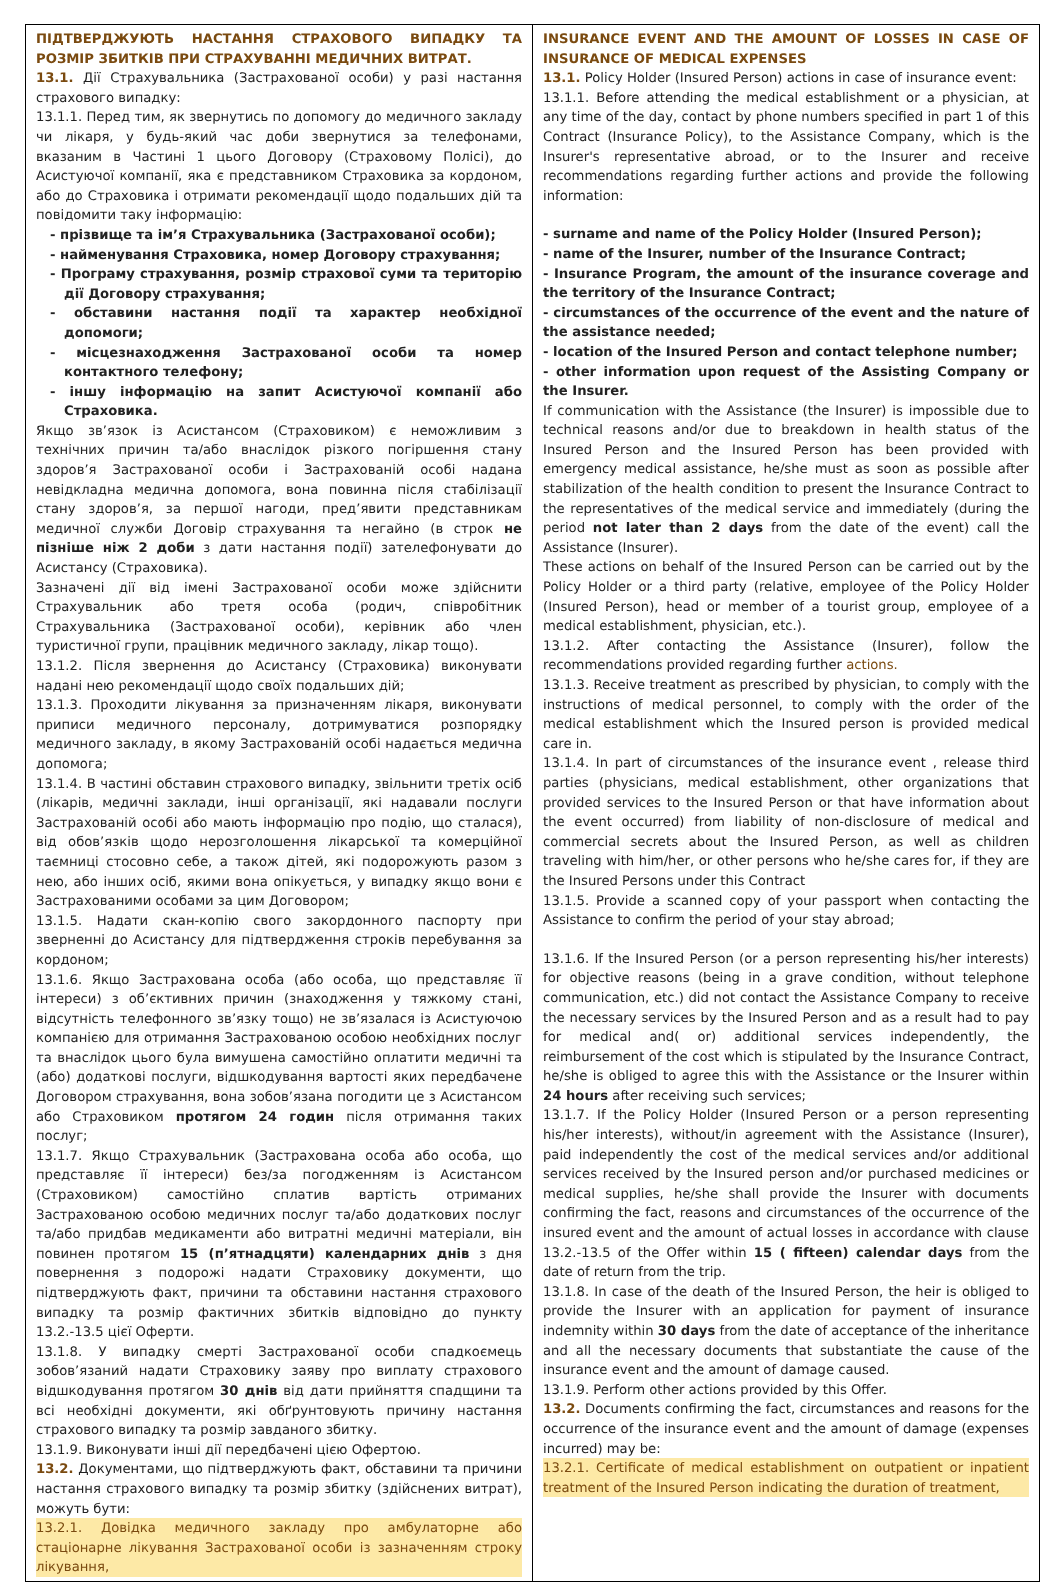| ПІДТВЕРДЖУЮТЬ НАСТАННЯ СТРАХОВОГО ВИПАДКУ ТА РОЗМІР ЗБИТКІВ ПРИ СТРАХУВАННІ МЕДИЧНИХ ВИТРАТ. 13.1. Дії Страхувальника (Застрахованої особи) у разі настання страхового випадку: 13.1.1. Перед тим, як звернутись по допомогу до медичного закладу чи лікаря, у будь-який час доби звернутися за телефонами, вказаним в Частині 1 цього Договору (Страховому Полісі), до Асистуючої компанії, яка є представником Страховика за кордоном, або до Страховика і отримати рекомендації щодо подальших дій та повідомити таку інформацію: - прізвище та ім’я Страхувальника (Застрахованої особи); - найменування Страховика, номер Договору страхування; - Програму страхування, розмір страхової суми та територію дії Договору страхування; - обставини настання події та характер необхідної допомоги; - місцезнаходження Застрахованої особи та номер контактного телефону; - іншу інформацію на запит Асистуючої компанії або Страховика. Якщо зв’язок із Асистансом (Страховиком) є неможливим з технічних причин та/або внаслідок різкого погіршення стану здоров’я Застрахованої особи і Застрахованій особі надана невідкладна медична допомога, вона повинна після стабілізації стану здоров’я, за першої нагоди, пред’явити представникам медичної служби Договір страхування та негайно (в строк не пізніше ніж 2 доби з дати настання події) зателефонувати до Асистансу (Страховика). Зазначені дії від імені Застрахованої особи може здійснити Страхувальник або третя особа (родич, співробітник Страхувальника (Застрахованої особи), керівник або член туристичної групи, працівник медичного закладу, лікар тощо). 13.1.2. Після звернення до Асистансу (Страховика) виконувати надані нею рекомендації щодо своїх подальших дій; 13.1.3. Проходити лікування за призначенням лікаря, виконувати приписи медичного персоналу, дотримуватися розпорядку медичного закладу, в якому Застрахованій особі надається медична допомога; 13.1.4. В частині обставин страхового випадку, звільнити третіх осіб (лікарів, медичні заклади, інші організації, які надавали послуги Застрахованій особі або мають інформацію про подію, що сталася), від обов’язків щодо нерозголошення лікарської та комерційної таємниці стосовно себе, а також дітей, які подорожують разом з нею, або інших осіб, якими вона опікується, у випадку якщо вони є Застрахованими особами за цим Договором; 13.1.5. Надати скан-копію свого закордонного паспорту при зверненні до Асистансу для підтвердження строків перебування за кордоном; 13.1.6. Якщо Застрахована особа (або особа, що представляє її інтереси) з об’єктивних причин (знаходження у тяжкому стані, відсутність телефонного зв’язку тощо) не зв’язалася із Асистуючою компанією для отримання Застрахованою особою необхідних послуг та внаслідок цього була вимушена самостійно оплатити медичні та (або) додаткові послуги, відшкодування вартості яких передбачене Договором страхування, вона зобов’язана погодити це з Асистансом або Страховиком протягом 24 годин після отримання таких послуг; 13.1.7. Якщо Страхувальник (Застрахована особа або особа, що представляє її інтереси) без/за погодженням із Асистансом (Страховиком) самостійно сплатив вартість отриманих Застрахованою особою медичних послуг та/або додаткових послуг та/або придбав медикаменти або витратні медичні матеріали, він повинен протягом 15 (п’ятнадцяти) календарних днів з дня повернення з подорожі надати Страховику документи, що підтверджують факт, причини та обставини настання страхового випадку та розмір фактичних збитків відповідно до пункту 13.2.-13.5 цієї Оферти. 13.1.8. У випадку смерті Застрахованої особи спадкоємець зобов’язаний надати Страховику заяву про виплату страхового відшкодування протягом 30 днів від дати прийняття спадщини та всі необхідні документи, які обґрунтовують причину настання страхового випадку та розмір завданого збитку. 13.1.9. Виконувати інші дії передбачені цією Офертою. 13.2. Документами, що підтверджують факт, обставини та причини настання страхового випадку та розмір збитку (здійснених витрат), можуть бути: 13.2.1. Довідка медичного закладу про амбулаторне або стаціонарне лікування Застрахованої особи із зазначенням строку лікування, | INSURANCE EVENT AND THE AMOUNT OF LOSSES IN CASE OF INSURANCE OF MEDICAL EXPENSES 13.1. Policy Holder (Insured Person) actions in case of insurance event: 13.1.1. Before attending the medical establishment or a physician, at any time of the day, contact by phone numbers specified in part 1 of this Contract (Insurance Policy), to the Assistance Company, which is the Insurer's representative abroad, or to the Insurer and receive recommendations regarding further actions and provide the following information: - surname and name of the Policy Holder (Insured Person); - name of the Insurer, number of the Insurance Contract; - Insurance Program, the amount of the insurance coverage and the territory of the Insurance Contract; - circumstances of the occurrence of the event and the nature of the assistance needed; - location of the Insured Person and contact telephone number; - other information upon request of the Assisting Company or the Insurer. If communication with the Assistance (the Insurer) is impossible due to technical reasons and/or due to breakdown in health status of the Insured Person and the Insured Person has been provided with emergency medical assistance, he/she must as soon as possible after stabilization of the health condition to present the Insurance Contract to the representatives of the medical service and immediately (during the period not later than 2 days from the date of the event) call the Assistance (Insurer). These actions on behalf of the Insured Person can be carried out by the Policy Holder or a third party (relative, employee of the Policy Holder (Insured Person), head or member of a tourist group, employee of a medical establishment, physician, etc.). 13.1.2. After contacting the Assistance (Insurer), follow the recommendations provided regarding further actions. 13.1.3. Receive treatment as prescribed by physician, to comply with the instructions of medical personnel, to comply with the order of the medical establishment which the Insured person is provided medical care in. 13.1.4. In part of circumstances of the insurance event , release third parties (physicians, medical establishment, other organizations that provided services to the Insured Person or that have information about the event occurred) from liability of non-disclosure of medical and commercial secrets about the Insured Person, as well as children traveling with him/her, or other persons who he/she cares for, if they are the Insured Persons under this Contract 13.1.5. Provide a scanned copy of your passport when contacting the Assistance to confirm the period of your stay abroad; 13.1.6. If the Insured Person (or a person representing his/her interests) for objective reasons (being in a grave condition, without telephone communication, etc.) did not contact the Assistance Company to receive the necessary services by the Insured Person and as a result had to pay for medical and( or) additional services independently, the reimbursement of the cost which is stipulated by the Insurance Contract, he/she is obliged to agree this with the Assistance or the Insurer within 24 hours after receiving such services; 13.1.7. If the Policy Holder (Insured Person or a person representing his/her interests), without/in agreement with the Assistance (Insurer), paid independently the cost of the medical services and/or additional services received by the Insured person and/or purchased medicines or medical supplies, he/she shall provide the Insurer with documents confirming the fact, reasons and circumstances of the occurrence of the insured event and the amount of actual losses in accordance with clause 13.2.-13.5 of the Offer within 15 ( fifteen) calendar days from the date of return from the trip. 13.1.8. In case of the death of the Insured Person, the heir is obliged to provide the Insurer with an application for payment of insurance indemnity within 30 days from the date of acceptance of the inheritance and all the necessary documents that substantiate the cause of the insurance event and the amount of damage caused. 13.1.9. Perform other actions provided by this Offer. 13.2. Documents confirming the fact, circumstances and reasons for the occurrence of the insurance event and the amount of damage (expenses incurred) may be: 13.2.1. Certificate of medical establishment on outpatient or inpatient treatment of the Insured Person indicating the duration of treatment, |